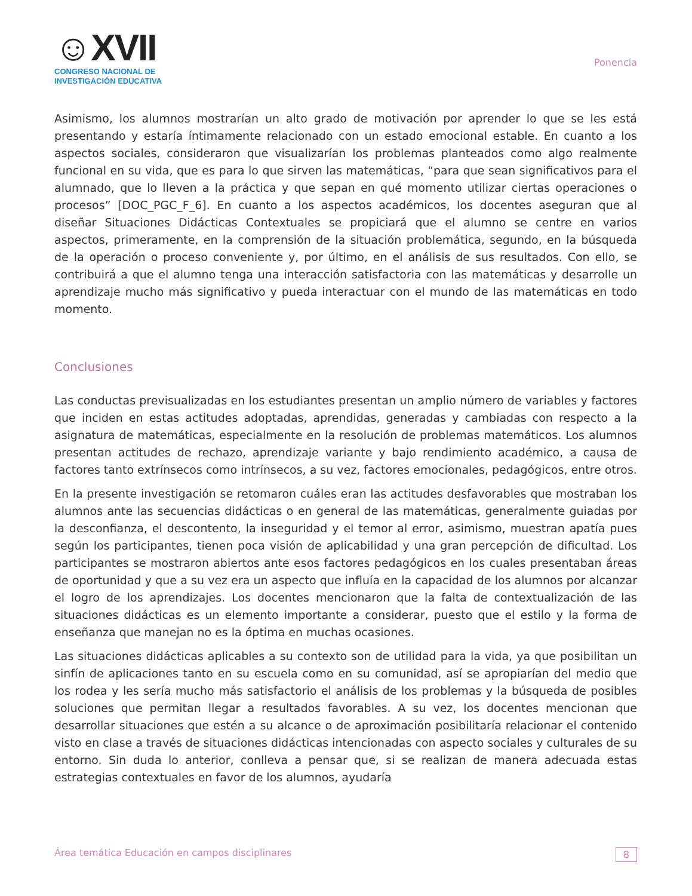☺XVII
CONGRESO NACIONAL DE
INVESTIGACIÓN EDUCATIVA
Ponencia
Asimismo, los alumnos mostrarían un alto grado de motivación por aprender lo que se les está presentando y estaría íntimamente relacionado con un estado emocional estable. En cuanto a los aspectos sociales, consideraron que visualizarían los problemas planteados como algo realmente funcional en su vida, que es para lo que sirven las matemáticas, “para que sean significativos para el alumnado, que lo lleven a la práctica y que sepan en qué momento utilizar ciertas operaciones o procesos” [DOC_PGC_F_6]. En cuanto a los aspectos académicos, los docentes aseguran que al diseñar Situaciones Didácticas Contextuales se propiciará que el alumno se centre en varios aspectos, primeramente, en la comprensión de la situación problemática, segundo, en la búsqueda de la operación o proceso conveniente y, por último, en el análisis de sus resultados. Con ello, se contribuirá a que el alumno tenga una interacción satisfactoria con las matemáticas y desarrolle un aprendizaje mucho más significativo y pueda interactuar con el mundo de las matemáticas en todo momento.
Conclusiones
Las conductas previsualizadas en los estudiantes presentan un amplio número de variables y factores que inciden en estas actitudes adoptadas, aprendidas, generadas y cambiadas con respecto a la asignatura de matemáticas, especialmente en la resolución de problemas matemáticos. Los alumnos presentan actitudes de rechazo, aprendizaje variante y bajo rendimiento académico, a causa de factores tanto extrínsecos como intrínsecos, a su vez, factores emocionales, pedagógicos, entre otros.
En la presente investigación se retomaron cuáles eran las actitudes desfavorables que mostraban los alumnos ante las secuencias didácticas o en general de las matemáticas, generalmente guiadas por la desconfianza, el descontento, la inseguridad y el temor al error, asimismo, muestran apatía pues según los participantes, tienen poca visión de aplicabilidad y una gran percepción de dificultad. Los participantes se mostraron abiertos ante esos factores pedagógicos en los cuales presentaban áreas de oportunidad y que a su vez era un aspecto que influía en la capacidad de los alumnos por alcanzar el logro de los aprendizajes. Los docentes mencionaron que la falta de contextualización de las situaciones didácticas es un elemento importante a considerar, puesto que el estilo y la forma de enseñanza que manejan no es la óptima en muchas ocasiones.
Las situaciones didácticas aplicables a su contexto son de utilidad para la vida, ya que posibilitan un sinfín de aplicaciones tanto en su escuela como en su comunidad, así se apropiarían del medio que los rodea y les sería mucho más satisfactorio el análisis de los problemas y la búsqueda de posibles soluciones que permitan llegar a resultados favorables. A su vez, los docentes mencionan que desarrollar situaciones que estén a su alcance o de aproximación posibilitaría relacionar el contenido visto en clase a través de situaciones didácticas intencionadas con aspecto sociales y culturales de su entorno. Sin duda lo anterior, conlleva a pensar que, si se realizan de manera adecuada estas estrategias contextuales en favor de los alumnos, ayudaría
Área temática Educación en campos disciplinares 8